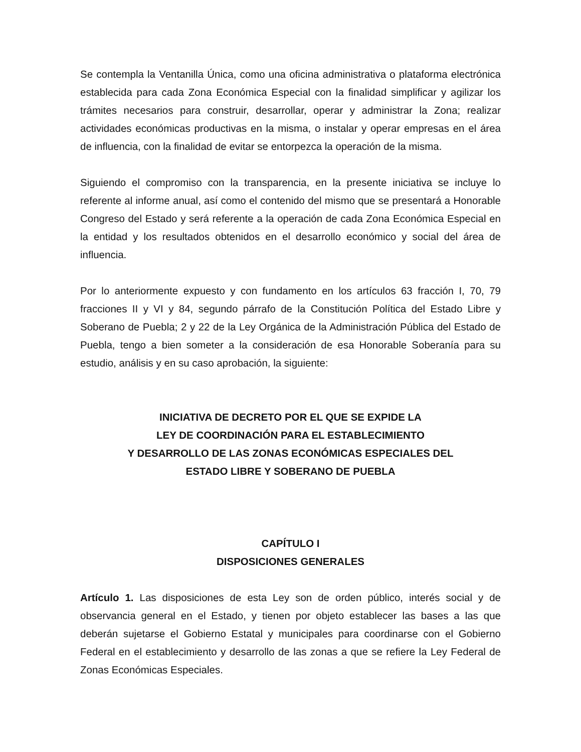Se contempla la Ventanilla Única, como una oficina administrativa o plataforma electrónica establecida para cada Zona Económica Especial con la finalidad simplificar y agilizar los trámites necesarios para construir, desarrollar, operar y administrar la Zona; realizar actividades económicas productivas en la misma, o instalar y operar empresas en el área de influencia, con la finalidad de evitar se entorpezca la operación de la misma.
Siguiendo el compromiso con la transparencia, en la presente iniciativa se incluye lo referente al informe anual, así como el contenido del mismo que se presentará a Honorable Congreso del Estado y será referente a la operación de cada Zona Económica Especial en la entidad y los resultados obtenidos en el desarrollo económico y social del área de influencia.
Por lo anteriormente expuesto y con fundamento en los artículos 63 fracción I, 70, 79 fracciones II y VI y 84, segundo párrafo de la Constitución Política del Estado Libre y Soberano de Puebla; 2 y 22 de la Ley Orgánica de la Administración Pública del Estado de Puebla, tengo a bien someter a la consideración de esa Honorable Soberanía para su estudio, análisis y en su caso aprobación, la siguiente:
INICIATIVA DE DECRETO POR EL QUE SE EXPIDE LA
LEY DE COORDINACIÓN PARA EL ESTABLECIMIENTO
Y DESARROLLO DE LAS ZONAS ECONÓMICAS ESPECIALES DEL
ESTADO LIBRE Y SOBERANO DE PUEBLA
CAPÍTULO I
DISPOSICIONES GENERALES
Artículo 1. Las disposiciones de esta Ley son de orden público, interés social y de observancia general en el Estado, y tienen por objeto establecer las bases a las que deberán sujetarse el Gobierno Estatal y municipales para coordinarse con el Gobierno Federal en el establecimiento y desarrollo de las zonas a que se refiere la Ley Federal de Zonas Económicas Especiales.